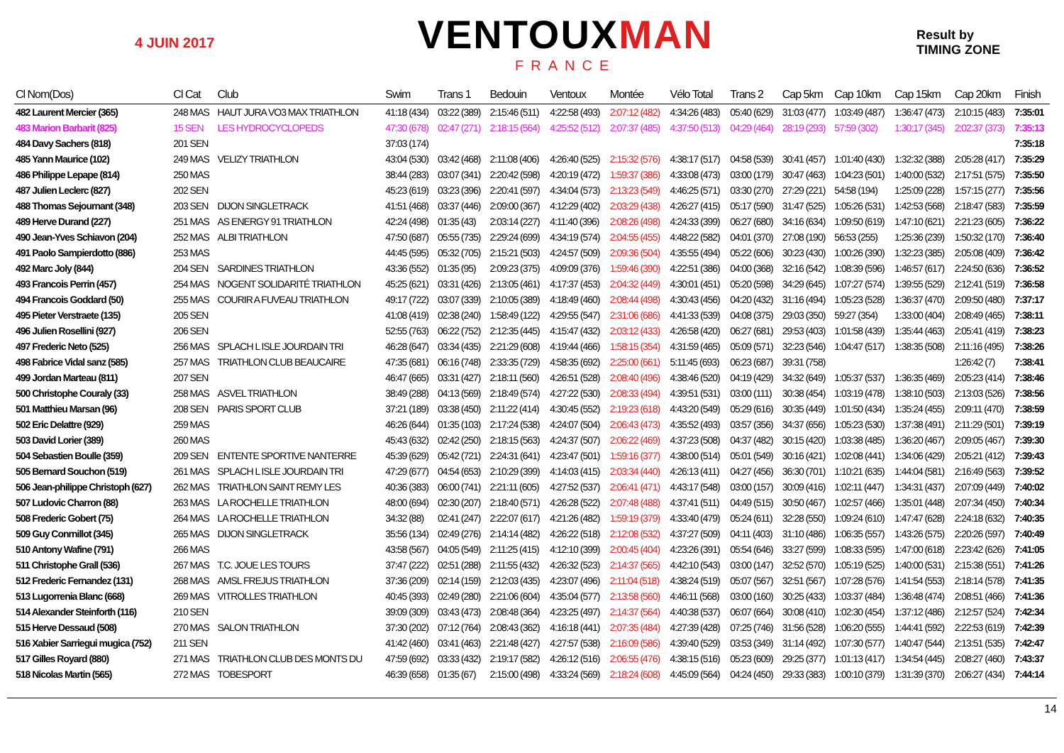4 JUIN 2017
VENTOUXMAN
FRANCE
Result by
TIMING ZONE
| Cl Nom(Dos) | Cl Cat | Club | Swim | Trans 1 | Bedouin | Ventoux | Montée | Vélo Total | Trans 2 | Cap 5km | Cap 10km | Cap 15km | Cap 20km | Finish |
| --- | --- | --- | --- | --- | --- | --- | --- | --- | --- | --- | --- | --- | --- | --- |
| 482 Laurent Mercier (365) | 248 MAS | HAUT JURA VO3 MAX TRIATHLON | 41:18 (434) | 03:22 (389) | 2:15:46 (511) | 4:22:58 (493) | 2:07:12 (482) | 4:34:26 (483) | 05:40 (629) | 31:03 (477) | 1:03:49 (487) | 1:36:47 (473) | 2:10:15 (483) | 7:35:01 |
| 483 Marion Barbarit (825) | 15 SEN | LES HYDROCYCLOPEDS | 47:30 (678) | 02:47 (271) | 2:18:15 (564) | 4:25:52 (512) | 2:07:37 (485) | 4:37:50 (513) | 04:29 (464) | 28:19 (293) | 57:59 (302) | 1:30:17 (345) | 2:02:37 (373) | 7:35:13 |
| 484 Davy Sachers (818) | 201 SEN | | 37:03 (174) | | | | | | | | | | | 7:35:18 |
| 485 Yann Maurice (102) | 249 MAS | VELIZY TRIATHLON | 43:04 (530) | 03:42 (468) | 2:11:08 (406) | 4:26:40 (525) | 2:15:32 (576) | 4:38:17 (517) | 04:58 (539) | 30:41 (457) | 1:01:40 (430) | 1:32:32 (388) | 2:05:28 (417) | 7:35:29 |
| 486 Philippe Lepape (814) | 250 MAS | | 38:44 (283) | 03:07 (341) | 2:20:42 (598) | 4:20:19 (472) | 1:59:37 (386) | 4:33:08 (473) | 03:00 (179) | 30:47 (463) | 1:04:23 (501) | 1:40:00 (532) | 2:17:51 (575) | 7:35:50 |
| 487 Julien Leclerc (827) | 202 SEN | | 45:23 (619) | 03:23 (396) | 2:20:41 (597) | 4:34:04 (573) | 2:13:23 (549) | 4:46:25 (571) | 03:30 (270) | 27:29 (221) | 54:58 (194) | 1:25:09 (228) | 1:57:15 (277) | 7:35:56 |
| 488 Thomas Sejournant (348) | 203 SEN | DIJON SINGLETRACK | 41:51 (468) | 03:37 (446) | 2:09:00 (367) | 4:12:29 (402) | 2:03:29 (438) | 4:26:27 (415) | 05:17 (590) | 31:47 (525) | 1:05:26 (531) | 1:42:53 (568) | 2:18:47 (583) | 7:35:59 |
| 489 Herve Durand (227) | 251 MAS | AS ENERGY 91 TRIATHLON | 42:24 (498) | 01:35 (43) | 2:03:14 (227) | 4:11:40 (396) | 2:08:26 (498) | 4:24:33 (399) | 06:27 (680) | 34:16 (634) | 1:09:50 (619) | 1:47:10 (621) | 2:21:23 (605) | 7:36:22 |
| 490 Jean-Yves Schiavon (204) | 252 MAS | ALBI TRIATHLON | 47:50 (687) | 05:55 (735) | 2:29:24 (699) | 4:34:19 (574) | 2:04:55 (455) | 4:48:22 (582) | 04:01 (370) | 27:08 (190) | 56:53 (255) | 1:25:36 (239) | 1:50:32 (170) | 7:36:40 |
| 491 Paolo Sampierdotto (886) | 253 MAS | | 44:45 (595) | 05:32 (705) | 2:15:21 (503) | 4:24:57 (509) | 2:09:36 (504) | 4:35:55 (494) | 05:22 (606) | 30:23 (430) | 1:00:26 (390) | 1:32:23 (385) | 2:05:08 (409) | 7:36:42 |
| 492 Marc Joly (844) | 204 SEN | SARDINES TRIATHLON | 43:36 (552) | 01:35 (95) | 2:09:23 (375) | 4:09:09 (376) | 1:59:46 (390) | 4:22:51 (386) | 04:00 (368) | 32:16 (542) | 1:08:39 (596) | 1:46:57 (617) | 2:24:50 (636) | 7:36:52 |
| 493 Francois Perrin (457) | 254 MAS | NOGENT SOLIDARITÉ TRIATHLON | 45:25 (621) | 03:31 (426) | 2:13:05 (461) | 4:17:37 (453) | 2:04:32 (449) | 4:30:01 (451) | 05:20 (598) | 34:29 (645) | 1:07:27 (574) | 1:39:55 (529) | 2:12:41 (519) | 7:36:58 |
| 494 Francois Goddard (50) | 255 MAS | COURIR A FUVEAU TRIATHLON | 49:17 (722) | 03:07 (339) | 2:10:05 (389) | 4:18:49 (460) | 2:08:44 (498) | 4:30:43 (456) | 04:20 (432) | 31:16 (494) | 1:05:23 (528) | 1:36:37 (470) | 2:09:50 (480) | 7:37:17 |
| 495 Pieter Verstraete (135) | 205 SEN | | 41:08 (419) | 02:38 (240) | 1:58:49 (122) | 4:29:55 (547) | 2:31:06 (686) | 4:41:33 (539) | 04:08 (375) | 29:03 (350) | 59:27 (354) | 1:33:00 (404) | 2:08:49 (465) | 7:38:11 |
| 496 Julien Rosellini (927) | 206 SEN | | 52:55 (763) | 06:22 (752) | 2:12:35 (445) | 4:15:47 (432) | 2:03:12 (433) | 4:26:58 (420) | 06:27 (681) | 29:53 (403) | 1:01:58 (439) | 1:35:44 (463) | 2:05:41 (419) | 7:38:23 |
| 497 Frederic Neto (525) | 256 MAS | SPLACH L ISLE JOURDAIN TRI | 46:28 (647) | 03:34 (435) | 2:21:29 (608) | 4:19:44 (466) | 1:58:15 (354) | 4:31:59 (465) | 05:09 (571) | 32:23 (546) | 1:04:47 (517) | 1:38:35 (508) | 2:11:16 (495) | 7:38:26 |
| 498 Fabrice Vidal sanz (585) | 257 MAS | TRIATHLON CLUB BEAUCAIRE | 47:35 (681) | 06:16 (748) | 2:33:35 (729) | 4:58:35 (692) | 2:25:00 (661) | 5:11:45 (693) | 06:23 (687) | 39:31 (758) | | | 1:26:42 (7) | 7:38:41 |
| 499 Jordan Marteau (811) | 207 SEN | | 46:47 (665) | 03:31 (427) | 2:18:11 (560) | 4:26:51 (528) | 2:08:40 (496) | 4:38:46 (520) | 04:19 (429) | 34:32 (649) | 1:05:37 (537) | 1:36:35 (469) | 2:05:23 (414) | 7:38:46 |
| 500 Christophe Couraly (33) | 258 MAS | ASVEL TRIATHLON | 38:49 (288) | 04:13 (569) | 2:18:49 (574) | 4:27:22 (530) | 2:08:33 (494) | 4:39:51 (531) | 03:00 (111) | 30:38 (454) | 1:03:19 (478) | 1:38:10 (503) | 2:13:03 (526) | 7:38:56 |
| 501 Matthieu Marsan (96) | 208 SEN | PARIS SPORT CLUB | 37:21 (189) | 03:38 (450) | 2:11:22 (414) | 4:30:45 (552) | 2:19:23 (618) | 4:43:20 (549) | 05:29 (616) | 30:35 (449) | 1:01:50 (434) | 1:35:24 (455) | 2:09:11 (470) | 7:38:59 |
| 502 Eric Delattre (929) | 259 MAS | | 46:26 (644) | 01:35 (103) | 2:17:24 (538) | 4:24:07 (504) | 2:06:43 (473) | 4:35:52 (493) | 03:57 (356) | 34:37 (656) | 1:05:23 (530) | 1:37:38 (491) | 2:11:29 (501) | 7:39:19 |
| 503 David Lorier (389) | 260 MAS | | 45:43 (632) | 02:42 (250) | 2:18:15 (563) | 4:24:37 (507) | 2:06:22 (469) | 4:37:23 (508) | 04:37 (482) | 30:15 (420) | 1:03:38 (485) | 1:36:20 (467) | 2:09:05 (467) | 7:39:30 |
| 504 Sebastien Boulle (359) | 209 SEN | ENTENTE SPORTIVE NANTERRE | 45:39 (629) | 05:42 (721) | 2:24:31 (641) | 4:23:47 (501) | 1:59:16 (377) | 4:38:00 (514) | 05:01 (549) | 30:16 (421) | 1:02:08 (441) | 1:34:06 (429) | 2:05:21 (412) | 7:39:43 |
| 505 Bernard Souchon (519) | 261 MAS | SPLACH L ISLE JOURDAIN TRI | 47:29 (677) | 04:54 (653) | 2:10:29 (399) | 4:14:03 (415) | 2:03:34 (440) | 4:26:13 (411) | 04:27 (456) | 36:30 (701) | 1:10:21 (635) | 1:44:04 (581) | 2:16:49 (563) | 7:39:52 |
| 506 Jean-philippe Christoph (627) | 262 MAS | TRIATHLON SAINT REMY LES | 40:36 (383) | 06:00 (741) | 2:21:11 (605) | 4:27:52 (537) | 2:06:41 (471) | 4:43:17 (548) | 03:00 (157) | 30:09 (416) | 1:02:11 (447) | 1:34:31 (437) | 2:07:09 (449) | 7:40:02 |
| 507 Ludovic Charron (88) | 263 MAS | LA ROCHELLE TRIATHLON | 48:00 (694) | 02:30 (207) | 2:18:40 (571) | 4:26:28 (522) | 2:07:48 (488) | 4:37:41 (511) | 04:49 (515) | 30:50 (467) | 1:02:57 (466) | 1:35:01 (448) | 2:07:34 (450) | 7:40:34 |
| 508 Frederic Gobert (75) | 264 MAS | LA ROCHELLE TRIATHLON | 34:32 (88) | 02:41 (247) | 2:22:07 (617) | 4:21:26 (482) | 1:59:19 (379) | 4:33:40 (479) | 05:24 (611) | 32:28 (550) | 1:09:24 (610) | 1:47:47 (628) | 2:24:18 (632) | 7:40:35 |
| 509 Guy Conrnillot (345) | 265 MAS | DIJON SINGLETRACK | 35:56 (134) | 02:49 (276) | 2:14:14 (482) | 4:26:22 (518) | 2:12:08 (532) | 4:37:27 (509) | 04:11 (403) | 31:10 (486) | 1:06:35 (557) | 1:43:26 (575) | 2:20:26 (597) | 7:40:49 |
| 510 Antony Wafine (791) | 266 MAS | | 43:58 (567) | 04:05 (549) | 2:11:25 (415) | 4:12:10 (399) | 2:00:45 (404) | 4:23:26 (391) | 05:54 (646) | 33:27 (599) | 1:08:33 (595) | 1:47:00 (618) | 2:23:42 (626) | 7:41:05 |
| 511 Christophe Grall (536) | 267 MAS | T.C. JOUE LES TOURS | 37:47 (222) | 02:51 (288) | 2:11:55 (432) | 4:26:32 (523) | 2:14:37 (565) | 4:42:10 (543) | 03:00 (147) | 32:52 (570) | 1:05:19 (525) | 1:40:00 (531) | 2:15:38 (551) | 7:41:26 |
| 512 Frederic Fernandez (131) | 268 MAS | AMSL FREJUS TRIATHLON | 37:36 (209) | 02:14 (159) | 2:12:03 (435) | 4:23:07 (496) | 2:11:04 (518) | 4:38:24 (519) | 05:07 (567) | 32:51 (567) | 1:07:28 (576) | 1:41:54 (553) | 2:18:14 (578) | 7:41:35 |
| 513 Lugorrenia Blanc (668) | 269 MAS | VITROLLES TRIATHLON | 40:45 (393) | 02:49 (280) | 2:21:06 (604) | 4:35:04 (577) | 2:13:58 (560) | 4:46:11 (568) | 03:00 (160) | 30:25 (433) | 1:03:37 (484) | 1:36:48 (474) | 2:08:51 (466) | 7:41:36 |
| 514 Alexander Steinforth (116) | 210 SEN | | 39:09 (309) | 03:43 (473) | 2:08:48 (364) | 4:23:25 (497) | 2:14:37 (564) | 4:40:38 (537) | 06:07 (664) | 30:08 (410) | 1:02:30 (454) | 1:37:12 (486) | 2:12:57 (524) | 7:42:34 |
| 515 Herve Dessaud (508) | 270 MAS | SALON TRIATHLON | 37:30 (202) | 07:12 (764) | 2:08:43 (362) | 4:16:18 (441) | 2:07:35 (484) | 4:27:39 (428) | 07:25 (746) | 31:56 (528) | 1:06:20 (555) | 1:44:41 (592) | 2:22:53 (619) | 7:42:39 |
| 516 Xabier Sarriegui mugica (752) | 211 SEN | | 41:42 (460) | 03:41 (463) | 2:21:48 (427) | 4:27:57 (538) | 2:16:09 (586) | 4:39:40 (529) | 03:53 (349) | 31:14 (492) | 1:07:30 (577) | 1:40:47 (544) | 2:13:51 (535) | 7:42:47 |
| 517 Gilles Royard (880) | 271 MAS | TRIATHLON CLUB DES MONTS DU | 47:59 (692) | 03:33 (432) | 2:19:17 (582) | 4:26:12 (516) | 2:06:55 (476) | 4:38:15 (516) | 05:23 (609) | 29:25 (377) | 1:01:13 (417) | 1:34:54 (445) | 2:08:27 (460) | 7:43:37 |
| 518 Nicolas Martin (565) | 272 MAS | TOBESPORT | 46:39 (658) | 01:35 (67) | 2:15:00 (498) | 4:33:24 (569) | 2:18:24 (608) | 4:45:09 (564) | 04:24 (450) | 29:33 (383) | 1:00:10 (379) | 1:31:39 (370) | 2:06:27 (434) | 7:44:14 |
14